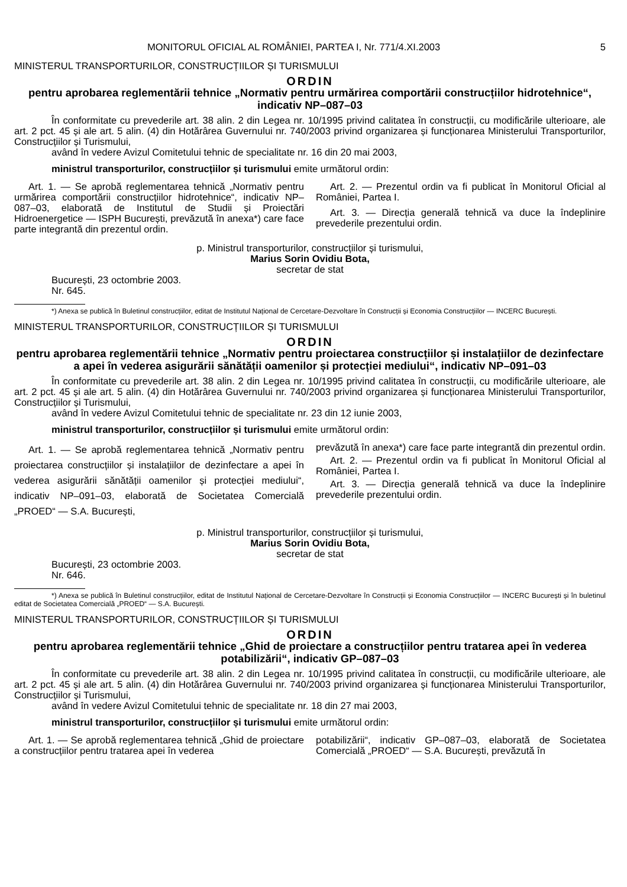MONITORUL OFICIAL AL ROMÂNIEI, PARTEA I, Nr. 771/4.XI.2003 5
MINISTERUL TRANSPORTURILOR, CONSTRUCȚIILOR ȘI TURISMULUI
ORDIN
pentru aprobarea reglementării tehnice „Normativ pentru urmărirea comportării construcțiilor hidrotehnice“, indicativ NP–087–03
În conformitate cu prevederile art. 38 alin. 2 din Legea nr. 10/1995 privind calitatea în construcții, cu modificările ulterioare, ale art. 2 pct. 45 și ale art. 5 alin. (4) din Hotărârea Guvernului nr. 740/2003 privind organizarea și funcționarea Ministerului Transporturilor, Construcțiilor și Turismului,
având în vedere Avizul Comitetului tehnic de specialitate nr. 16 din 20 mai 2003,
ministrul transporturilor, construcțiilor și turismului emite următorul ordin:
Art. 1. — Se aprobă reglementarea tehnică „Normativ pentru urmărirea comportării construcțiilor hidrotehnice“, indicativ NP–087–03, elaborată de Institutul de Studii și Proiectări Hidroenergetice — ISPH București, prevăzută în anexa*) care face parte integrantă din prezentul ordin.
Art. 2. — Prezentul ordin va fi publicat în Monitorul Oficial al României, Partea I.
Art. 3. — Direcția generală tehnică va duce la îndeplinire prevederile prezentului ordin.
p. Ministrul transporturilor, construcțiilor și turismului,
Marius Sorin Ovidiu Bota,
secretar de stat
București, 23 octombrie 2003.
Nr. 645.
*) Anexa se publică în Buletinul construcțiilor, editat de Institutul Național de Cercetare-Dezvoltare în Construcții și Economia Construcțiilor — INCERC București.
MINISTERUL TRANSPORTURILOR, CONSTRUCȚIILOR ȘI TURISMULUI
ORDIN
pentru aprobarea reglementării tehnice „Normativ pentru proiectarea construcțiilor și instalațiilor de dezinfectare a apei în vederea asigurării sănătății oamenilor și protecției mediului“, indicativ NP–091–03
În conformitate cu prevederile art. 38 alin. 2 din Legea nr. 10/1995 privind calitatea în construcții, cu modificările ulterioare, ale art. 2 pct. 45 și ale art. 5 alin. (4) din Hotărârea Guvernului nr. 740/2003 privind organizarea și funcționarea Ministerului Transporturilor, Construcțiilor și Turismului,
având în vedere Avizul Comitetului tehnic de specialitate nr. 23 din 12 iunie 2003,
ministrul transporturilor, construcțiilor și turismului emite următorul ordin:
Art. 1. — Se aprobă reglementarea tehnică „Normativ pentru proiectarea construcțiilor și instalațiilor de dezinfectare a apei în vederea asigurării sănătății oamenilor și protecției mediului“, indicativ NP–091–03, elaborată de Societatea Comercială „PROED“ — S.A. București,
prevăzută în anexa*) care face parte integrantă din prezentul ordin.
Art. 2. — Prezentul ordin va fi publicat în Monitorul Oficial al României, Partea I.
Art. 3. — Direcția generală tehnică va duce la îndeplinire prevederile prezentului ordin.
p. Ministrul transporturilor, construcțiilor și turismului,
Marius Sorin Ovidiu Bota,
secretar de stat
București, 23 octombrie 2003.
Nr. 646.
*) Anexa se publică în Buletinul construcțiilor, editat de Institutul Național de Cercetare-Dezvoltare în Construcții și Economia Construcțiilor — INCERC București și în buletinul editat de Societatea Comercială „PROED“ — S.A. București.
MINISTERUL TRANSPORTURILOR, CONSTRUCȚIILOR ȘI TURISMULUI
ORDIN
pentru aprobarea reglementării tehnice „Ghid de proiectare a construcțiilor pentru tratarea apei în vederea potabilizării“, indicativ GP–087–03
În conformitate cu prevederile art. 38 alin. 2 din Legea nr. 10/1995 privind calitatea în construcții, cu modificările ulterioare, ale art. 2 pct. 45 și ale art. 5 alin. (4) din Hotărârea Guvernului nr. 740/2003 privind organizarea și funcționarea Ministerului Transporturilor, Construcțiilor și Turismului,
având în vedere Avizul Comitetului tehnic de specialitate nr. 18 din 27 mai 2003,
ministrul transporturilor, construcțiilor și turismului emite următorul ordin:
Art. 1. — Se aprobă reglementarea tehnică „Ghid de proiectare a construcțiilor pentru tratarea apei în vederea
potabilizării“, indicativ GP–087–03, elaborată de Societatea Comercială „PROED“ — S.A. București, prevăzută în